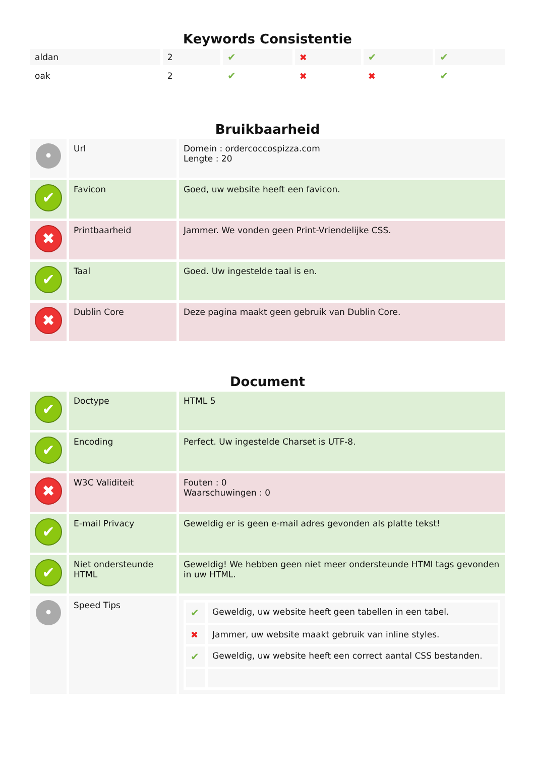Keywords Consistentie
| aldan | 2 | ✔ | ✖ | ✔ | ✔ |
| oak | 2 | ✔ | ✖ | ✖ | ✔ |
Bruikbaarheid
| • | Url | Domein : ordercoccospizza.com Lengte : 20 |
| ✔ | Favicon | Goed, uw website heeft een favicon. |
| ✖ | Printbaarheid | Jammer. We vonden geen Print-Vriendelijke CSS. |
| ✔ | Taal | Goed. Uw ingestelde taal is en. |
| ✖ | Dublin Core | Deze pagina maakt geen gebruik van Dublin Core. |
Document
| ✔ | Doctype | HTML 5 |
| ✔ | Encoding | Perfect. Uw ingestelde Charset is UTF-8. |
| ✖ | W3C Validiteit | Fouten : 0 Waarschuwingen : 0 |
| ✔ | E-mail Privacy | Geweldig er is geen e-mail adres gevonden als platte tekst! |
| ✔ | Niet ondersteunde HTML | Geweldig! We hebben geen niet meer ondersteunde HTMl tags gevonden in uw HTML. |
| • | Speed Tips | / ✔ / Geweldig, uw website heeft geen tabellen in een tabel. / / ✖ / Jammer, uw website maakt gebruik van inline styles. / / ✔ / Geweldig, uw website heeft een correct aantal CSS bestanden. / |